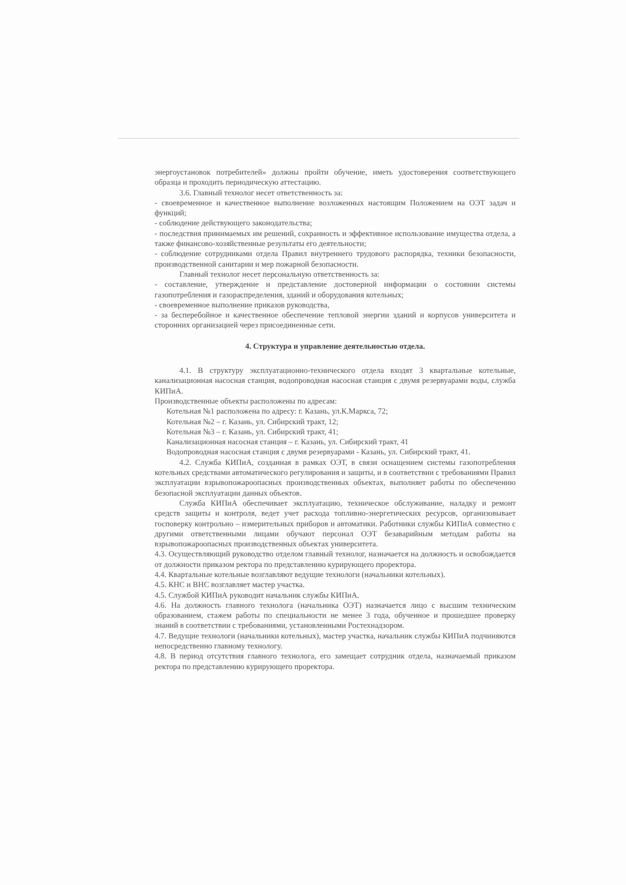энергоустановок потребителей» должны пройти обучение, иметь удостоверения соответствующего образца и проходить периодическую аттестацию.
3.6. Главный технолог несет ответственность за:
- своевременное и качественное выполнение возложенных настоящим Положением на ОЭТ задач и функций;
- соблюдение действующего законодательства;
- последствия принимаемых им решений, сохранность и эффективное использование имущества отдела, а также финансово-хозяйственные результаты его деятельности;
- соблюдение сотрудниками отдела Правил внутреннего трудового распорядка, техники безопасности, производственной санитарии и мер пожарной безопасности.
Главный технолог несет персональную ответственность за:
- составление, утверждение и представление достоверной информации о состоянии системы газопотребления и газораспределения, зданий и оборудования котельных;
- своевременное выполнение приказов руководства,
- за бесперебойное и качественное обеспечение тепловой энергии зданий и корпусов университета и сторонних организацией через присоединенные сети.
4. Структура и управление деятельностью отдела.
4.1. В структуру эксплуатационно-технического отдела входят 3 квартальные котельные, канализационная насосная станция, водопроводная насосная станция с двумя резервуарами воды, служба КИПиА.
Производственные объекты расположены по адресам:
Котельная №1 расположена по адресу: г. Казань, ул.К.Маркса, 72;
Котельная №2 – г. Казань, ул. Сибирский тракт, 12;
Котельная №3 – г. Казань, ул. Сибирский тракт, 41;
Канализационная насосная станция – г. Казань, ул. Сибирский тракт, 41
Водопроводная насосная станция с двумя резервуарами - Казань, ул. Сибирский тракт, 41.
4.2. Служба КИПиА, созданная в рамках ОЭТ, в связи оснащением системы газопотребления котельных средствами автоматического регулирования и защиты, и в соответствии с требованиями Правил эксплуатации взрывопожароопасных производственных объектах, выполняет работы по обеспечению безопасной эксплуатации данных объектов.
Служба КИПиА обеспечивает эксплуатацию, техническое обслуживание, наладку и ремонт средств защиты и контроля, ведет учет расхода топливно-энергетических ресурсов, организовывает госповерку контрольно – измерительных приборов и автоматики. Работники службы КИПиА совместно с другими ответственными лицами обучают персонал ОЭТ безаварийным методам работы на взрывопожароопасных производственных объектах университета.
4.3. Осуществляющий руководство отделом главный технолог, назначается на должность и освобождается от должности приказом ректора по представлению курирующего проректора.
4.4. Квартальные котельные возглавляют ведущие технологи (начальники котельных).
4.5. КНС и ВНС возглавляет мастер участка.
4.5. Службой КИПиА руководит начальник службы КИПиА.
4.6. На должность главного технолога (начальника ОЭТ) назначается лицо с высшим техническим образованием, стажем работы по специальности не менее 3 года, обученное и прошедшее проверку знаний в соответствии с требованиями, установленными Ростехнадзором.
4.7. Ведущие технологи (начальники котельных), мастер участка, начальник службы КИПиА подчиняются непосредственно главному технологу.
4.8. В период отсутствия главного технолога, его замещает сотрудник отдела, назначаемый приказом ректора по представлению курирующего проректора.